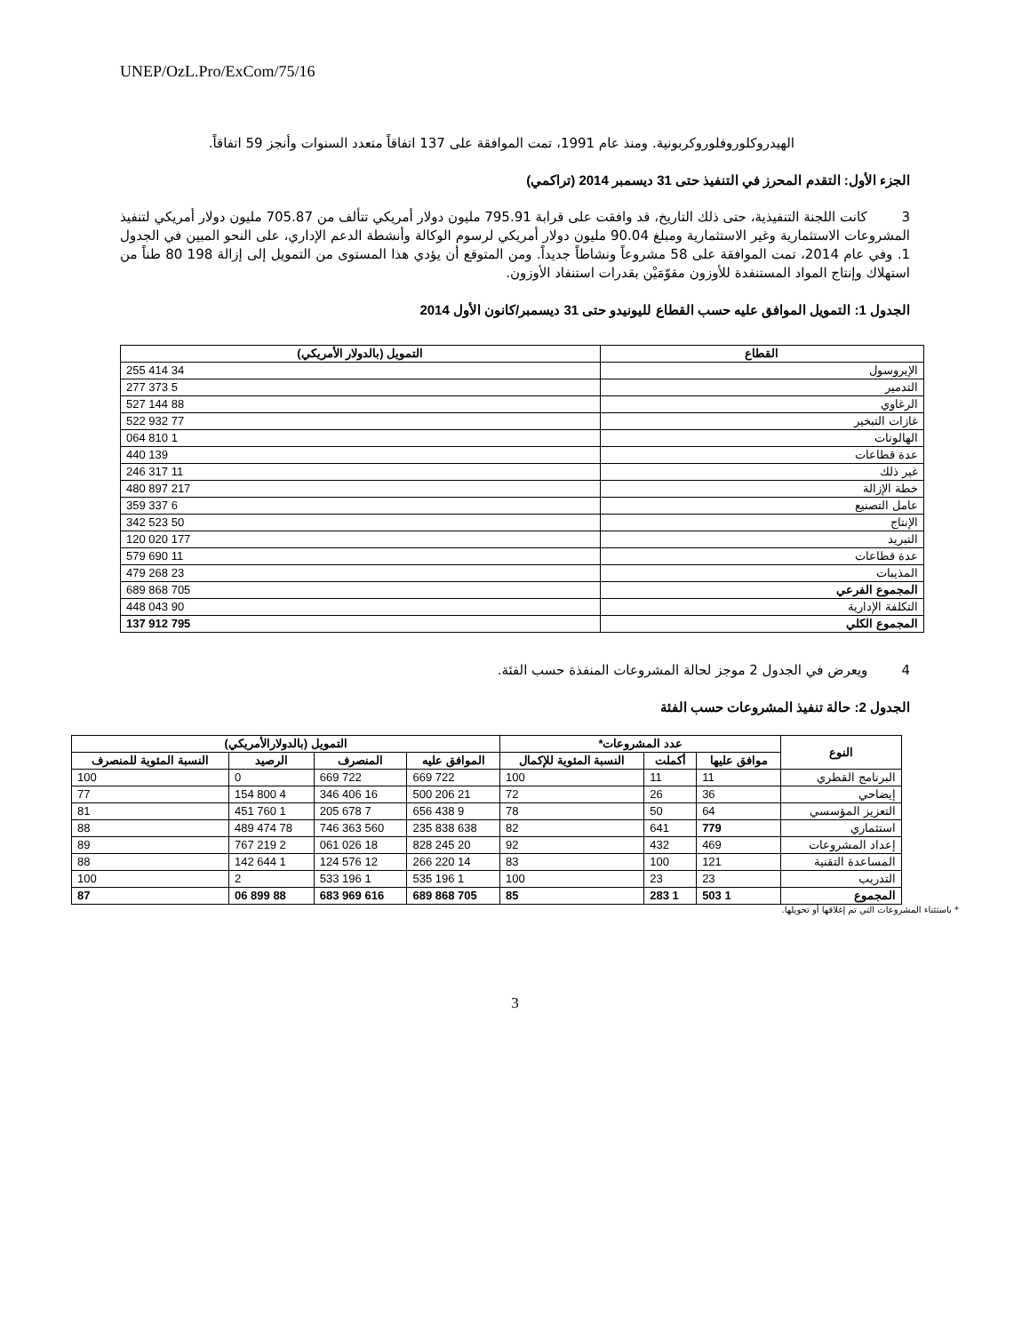UNEP/OzL.Pro/ExCom/75/16
الهيدروكلوروفلوروكربونية. ومنذ عام 1991، تمت الموافقة على 137 اتفاقاً متعدد السنوات وأنجز 59 اتفاقاً.
الجزء الأول: التقدم المحرز في التنفيذ حتى 31 ديسمبر 2014 (تراكمي)
3 كانت اللجنة التنفيذية، حتى ذلك التاريخ، قد وافقت على قرابة 795.91 مليون دولار أمريكي تتألف من 705.87 مليون دولار أمريكي لتنفيذ المشروعات الاستثمارية وغير الاستثمارية ومبلغ 90.04 مليون دولار أمريكي لرسوم الوكالة وأنشطة الدعم الإداري، على النحو المبين في الجدول 1. وفي عام 2014، تمت الموافقة على 58 مشروعاً ونشاطاً جديداً. ومن المتوقع أن يؤدي هذا المستوى من التمويل إلى إزالة 198 80 طناً من استهلاك وإنتاج المواد المستنفدة للأوزون مقوّمَيْن بقدرات استنفاد الأوزون.
الجدول 1: التمويل الموافق عليه حسب القطاع لليونيدو حتى 31 ديسمبر/كانون الأول 2014
| القطاع | التمويل (بالدولار الأمريكي) |
| --- | --- |
| الإيروسول | 34 414 255 |
| التدمير | 5 373 277 |
| الرغاوي | 88 144 527 |
| غازات التبخير | 77 932 522 |
| الهالونات | 1 810 064 |
| عدة قطاعات | 139 440 |
| غير ذلك | 11 317 246 |
| خطة الإزالة | 217 897 480 |
| عامل التصنيع | 6 337 359 |
| الإنتاج | 50 523 342 |
| التبريد | 177 020 120 |
| عدة قطاعات | 11 690 579 |
| المذيبات | 23 268 479 |
| المجموع الفرعي | 705 868 689 |
| التكلفة الإدارية | 90 043 448 |
| المجموع الكلي | 795 912 137 |
4 ويعرض في الجدول 2 موجز لحالة المشروعات المنفذة حسب الفئة.
الجدول 2: حالة تنفيذ المشروعات حسب الفئة
| النوع | عدد المشروعات* | | | التمويل (بالدولارالأمريكي) | | | |
| --- | --- | --- | --- | --- | --- | --- | --- |
| | موافق عليها | أكملت | النسبة المئوية للإكمال | الموافق عليه | المنصرف | الرصيد | النسبة المئوية للمنصرف |
| البرنامج القطري | 11 | 11 | 100 | 722 669 | 722 669 | 0 | 100 |
| إيضاحي | 36 | 26 | 72 | 21 206 500 | 16 406 346 | 4 800 154 | 77 |
| التعزيز المؤسسي | 64 | 50 | 78 | 9 438 656 | 7 678 205 | 1 760 451 | 81 |
| استثماري | 779 | 641 | 82 | 638 838 235 | 560 363 746 | 78 474 489 | 88 |
| إعداد المشروعات | 469 | 432 | 92 | 20 245 828 | 18 026 061 | 2 219 767 | 89 |
| المساعدة التقنية | 121 | 100 | 83 | 14 220 266 | 12 576 124 | 1 644 142 | 88 |
| التدريب | 23 | 23 | 100 | 1 196 535 | 1 196 533 | 2 | 100 |
| المجموع | 1 503 | 1 283 | 85 | 705 868 689 | 616 969 683 | 88 899 06 | 87 |
* باستثناء المشروعات التي تم إغلاقها أو تحويلها.
3